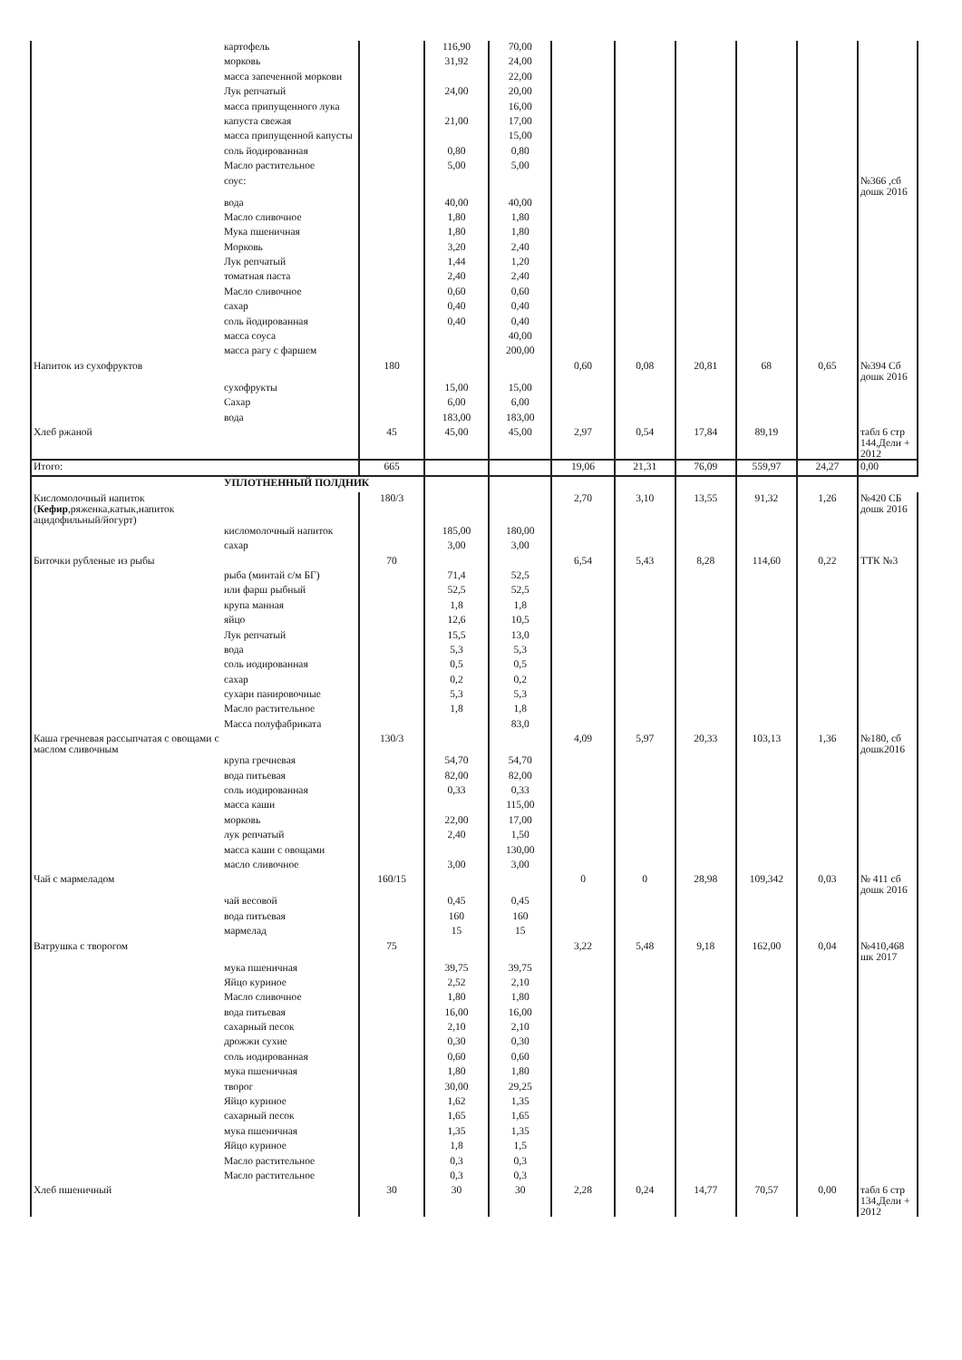| | картофель | | 116,90 | 70,00 | | | | | | |
| | морковь | | 31,92 | 24,00 | | | | | | |
| | масса запеченной моркови | | | 22,00 | | | | | | |
| | Лук репчатый | | 24,00 | 20,00 | | | | | | |
| | масса припущенного лука | | | 16,00 | | | | | | |
| | капуста свежая | | 21,00 | 17,00 | | | | | | |
| | масса припущенной капусты | | | 15,00 | | | | | | |
| | соль йодированная | | 0,80 | 0,80 | | | | | | |
| | Масло растительное | | 5,00 | 5,00 | | | | | | |
| | соус: | | | | | | | | | №366 ,сб дошк 2016 |
| | вода | | 40,00 | 40,00 | | | | | | |
| | Масло сливочное | | 1,80 | 1,80 | | | | | | |
| | Мука пшеничная | | 1,80 | 1,80 | | | | | | |
| | Морковь | | 3,20 | 2,40 | | | | | | |
| | Лук репчатый | | 1,44 | 1,20 | | | | | | |
| | томатная паста | | 2,40 | 2,40 | | | | | | |
| | Масло сливочное | | 0,60 | 0,60 | | | | | | |
| | сахар | | 0,40 | 0,40 | | | | | | |
| | соль йодированная | | 0,40 | 0,40 | | | | | | |
| | масса соуса | | | 40,00 | | | | | | |
| | масса рагу с фаршем | | | 200,00 | | | | | | |
| Напиток из сухофруктов | | 180 | | | 0,60 | 0,08 | 20,81 | 68 | 0,65 | №394 Сб дошк 2016 |
| | сухофрукты | | 15,00 | 15,00 | | | | | | |
| | Сахар | | 6,00 | 6,00 | | | | | | |
| | вода | | 183,00 | 183,00 | | | | | | |
| Хлеб ржаной | | 45 | 45,00 | 45,00 | 2,97 | 0,54 | 17,84 | 89,19 | | табл 6 стр 144,Дели + 2012 |
| Итого: | | 665 | | | 19,06 | 21,31 | 76,09 | 559,97 | 24,27 | 0,00 |
| | УПЛОТНЕННЫЙ ПОЛДНИК | | | | | | | | | |
| Кисломолочный напиток ( Кефир ,ряженка,катык,напиток ацидофильный/йогурт) | | 180/3 | | | 2,70 | 3,10 | 13,55 | 91,32 | 1,26 | №420 СБ дошк 2016 |
| | кисломолочный напиток | | 185,00 | 180,00 | | | | | | |
| | сахар | | 3,00 | 3,00 | | | | | | |
| Биточки рубленые из рыбы | | 70 | | | 6,54 | 5,43 | 8,28 | 114,60 | 0,22 | ТТК №3 |
| | рыба (минтай с/м БГ) | | 71,4 | 52,5 | | | | | | |
| | или фарш рыбный | | 52,5 | 52,5 | | | | | | |
| | крупа манная | | 1,8 | 1,8 | | | | | | |
| | яйцо | | 12,6 | 10,5 | | | | | | |
| | Лук репчатый | | 15,5 | 13,0 | | | | | | |
| | вода | | 5,3 | 5,3 | | | | | | |
| | соль иодированная | | 0,5 | 0,5 | | | | | | |
| | сахар | | 0,2 | 0,2 | | | | | | |
| | сухари панировочные | | 5,3 | 5,3 | | | | | | |
| | Масло растительное | | 1,8 | 1,8 | | | | | | |
| | Масса полуфабриката | | | 83,0 | | | | | | |
| Каша гречневая рассыпчатая с овощами с маслом сливочным | | 130/3 | | | 4,09 | 5,97 | 20,33 | 103,13 | 1,36 | №180, сб дошк2016 |
| | крупа гречневая | | 54,70 | 54,70 | | | | | | |
| | вода питьевая | | 82,00 | 82,00 | | | | | | |
| | соль иодированная | | 0,33 | 0,33 | | | | | | |
| | масса каши | | | 115,00 | | | | | | |
| | морковь | | 22,00 | 17,00 | | | | | | |
| | лук репчатый | | 2,40 | 1,50 | | | | | | |
| | масса каши с овощами | | | 130,00 | | | | | | |
| | масло сливочное | | 3,00 | 3,00 | | | | | | |
| Чай с мармеладом | | 160/15 | | | 0 | 0 | 28,98 | 109,342 | 0,03 | № 411 сб дошк 2016 |
| | чай весовой | | 0,45 | 0,45 | | | | | | |
| | вода питьевая | | 160 | 160 | | | | | | |
| | мармелад | | 15 | 15 | | | | | | |
| Ватрушка с творогом | | 75 | | | 3,22 | 5,48 | 9,18 | 162,00 | 0,04 | №410,468 шк 2017 |
| | мука пшеничная | | 39,75 | 39,75 | | | | | | |
| | Яйцо куриное | | 2,52 | 2,10 | | | | | | |
| | Масло сливочное | | 1,80 | 1,80 | | | | | | |
| | вода питьевая | | 16,00 | 16,00 | | | | | | |
| | сахарный песок | | 2,10 | 2,10 | | | | | | |
| | дрожжи сухие | | 0,30 | 0,30 | | | | | | |
| | соль иодированная | | 0,60 | 0,60 | | | | | | |
| | мука пшеничная | | 1,80 | 1,80 | | | | | | |
| | творог | | 30,00 | 29,25 | | | | | | |
| | Яйцо куриное | | 1,62 | 1,35 | | | | | | |
| | сахарный песок | | 1,65 | 1,65 | | | | | | |
| | мука пшеничная | | 1,35 | 1,35 | | | | | | |
| | Яйцо куриное | | 1,8 | 1,5 | | | | | | |
| | Масло растительное | | 0,3 | 0,3 | | | | | | |
| | Масло растительное | | 0,3 | 0,3 | | | | | | |
| Хлеб пшеничный | | 30 | 30 | 30 | 2,28 | 0,24 | 14,77 | 70,57 | 0,00 | табл 6 стр 134,Дели + 2012 |